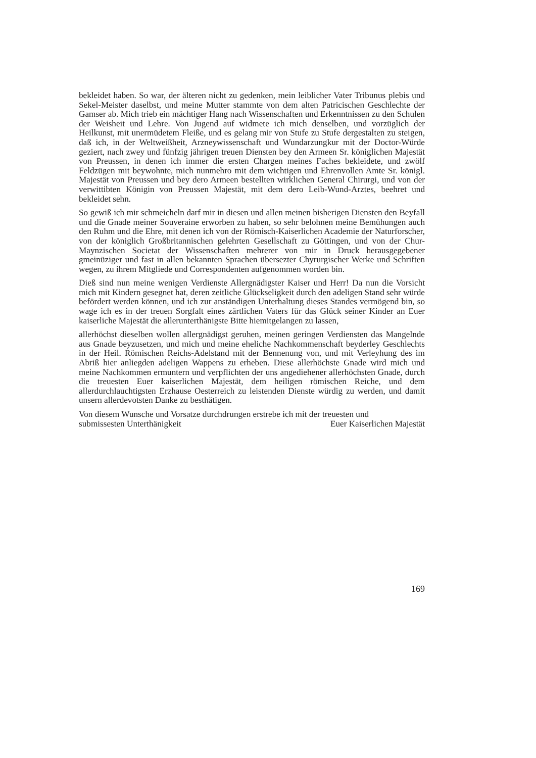bekleidet haben. So war, der älteren nicht zu gedenken, mein leiblicher Vater Tribunus plebis und Sekel-Meister daselbst, und meine Mutter stammte von dem alten Patricischen Geschlechte der Gamser ab. Mich trieb ein mächtiger Hang nach Wissenschaften und Erkenntnissen zu den Schulen der Weisheit und Lehre. Von Jugend auf widmete ich mich denselben, und vorzüglich der Heilkunst, mit unermüdetem Fleiße, und es gelang mir von Stufe zu Stufe dergestalten zu steigen, daß ich, in der Weltweißheit, Arzneywissenschaft und Wundarzungkur mit der Doctor-Würde geziert, nach zwey und fünfzig jährigen treuen Diensten bey den Armeen Sr. königlichen Majestät von Preussen, in denen ich immer die ersten Chargen meines Faches bekleidete, und zwölf Feldzügen mit beywohnte, mich nunmehro mit dem wichtigen und Ehrenvollen Amte Sr. königl. Majestät von Preussen und bey dero Armeen bestellten wirklichen General Chirurgi, und von der verwittibten Königin von Preussen Majestät, mit dem dero Leib-Wund-Arztes, beehret und bekleidet sehn.
So gewiß ich mir schmeicheln darf mir in diesen und allen meinen bisherigen Diensten den Beyfall und die Gnade meiner Souveraine erworben zu haben, so sehr belohnen meine Bemühungen auch den Ruhm und die Ehre, mit denen ich von der Römisch-Kaiserlichen Academie der Naturforscher, von der königlich Großbritannischen gelehrten Gesellschaft zu Göttingen, und von der Chur-Maynzischen Societat der Wissenschaften mehrerer von mir in Druck herausgegebener gmeinüziger und fast in allen bekannten Sprachen übersezter Chyrurgischer Werke und Schriften wegen, zu ihrem Mitgliede und Correspondenten aufgenommen worden bin.
Dieß sind nun meine wenigen Verdienste Allergnädigster Kaiser und Herr! Da nun die Vorsicht mich mit Kindern gesegnet hat, deren zeitliche Glückseligkeit durch den adeligen Stand sehr würde befördert werden können, und ich zur anständigen Unterhaltung dieses Standes vermögend bin, so wage ich es in der treuen Sorgfalt eines zärtlichen Vaters für das Glück seiner Kinder an Euer kaiserliche Majestät die allerunterthänigste Bitte hiemitgelangen zu lassen,
allerhöchst dieselben wollen allergnädigst geruhen, meinen geringen Verdiensten das Mangelnde aus Gnade beyzusetzen, und mich und meine eheliche Nachkommenschaft beyderley Geschlechts in der Heil. Römischen Reichs-Adelstand mit der Bennenung von, und mit Verleyhung des im Abriß hier anliegden adeligen Wappens zu erheben. Diese allerhöchste Gnade wird mich und meine Nachkommen ermuntern und verpflichten der uns angediehener allerhöchsten Gnade, durch die treuesten Euer kaiserlichen Majestät, dem heiligen römischen Reiche, und dem allerdurchlauchtigsten Erzhause Oesterreich zu leistenden Dienste würdig zu werden, und damit unsern allerdevotsten Danke zu besthätigen.
Von diesem Wunsche und Vorsatze durchdrungen erstrebe ich mit der treuesten und
submissesten Unterthänigkeit Euer Kaiserlichen Majestät
169